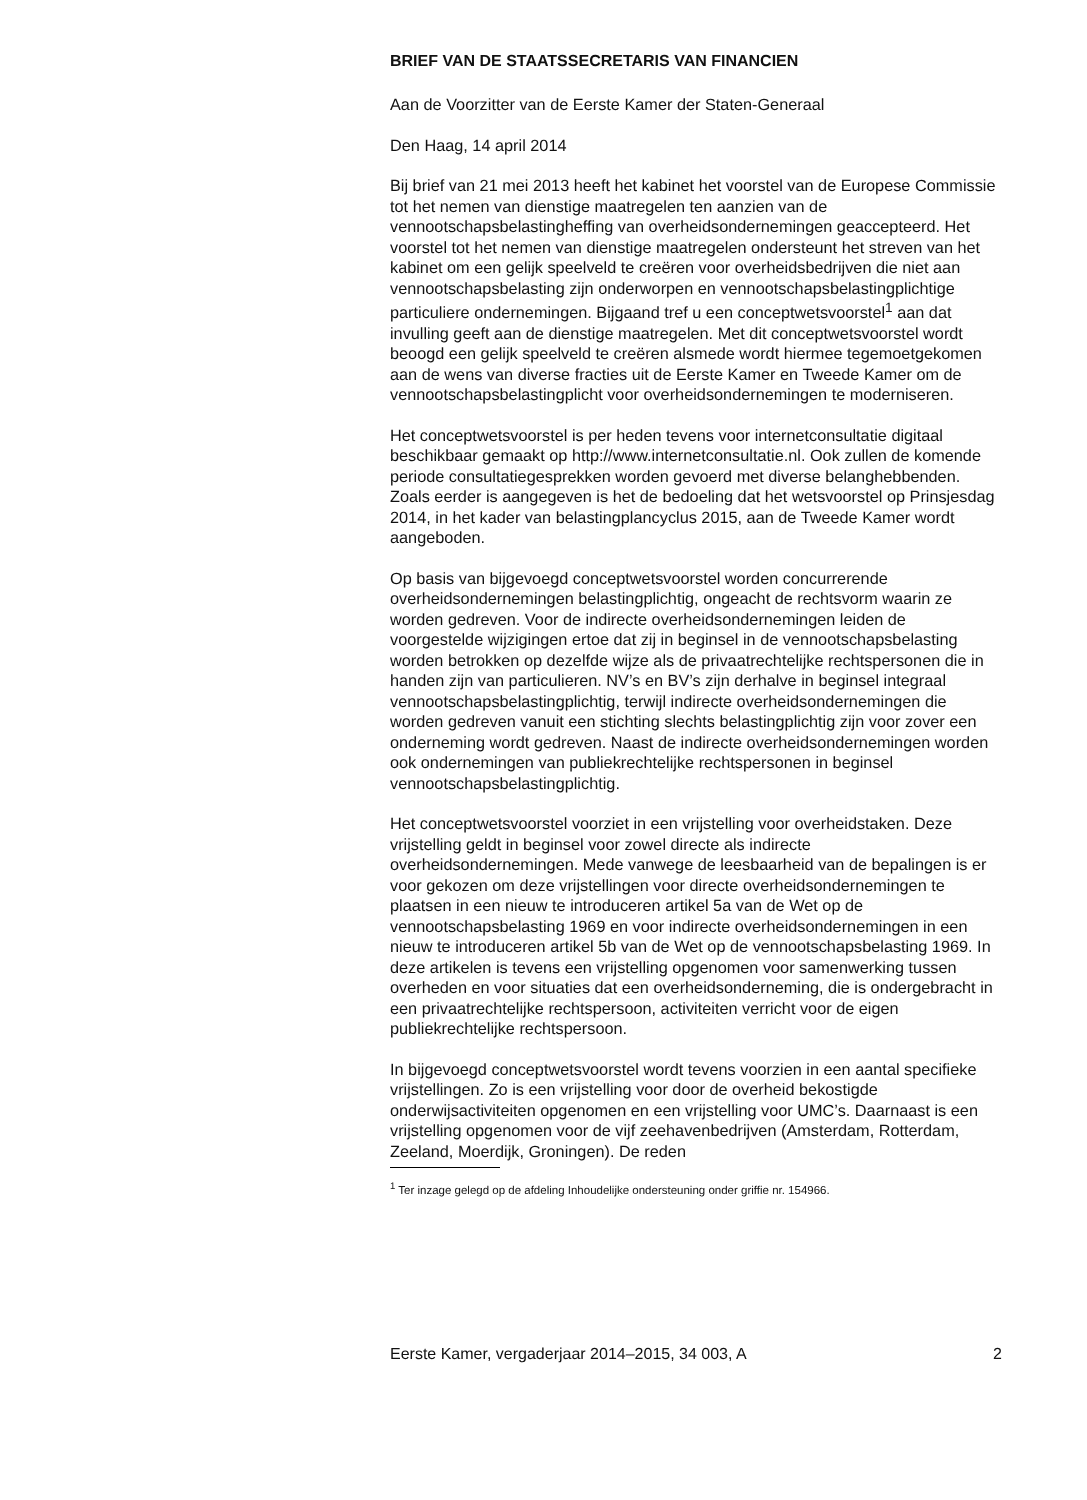BRIEF VAN DE STAATSSECRETARIS VAN FINANCIEN
Aan de Voorzitter van de Eerste Kamer der Staten-Generaal
Den Haag, 14 april 2014
Bij brief van 21 mei 2013 heeft het kabinet het voorstel van de Europese Commissie tot het nemen van dienstige maatregelen ten aanzien van de vennootschapsbelastingheffing van overheidsondernemingen geaccepteerd. Het voorstel tot het nemen van dienstige maatregelen ondersteunt het streven van het kabinet om een gelijk speelveld te creëren voor overheidsbedrijven die niet aan vennootschapsbelasting zijn onderworpen en vennootschapsbelastingplichtige particuliere ondernemingen. Bijgaand tref u een conceptwetsvoorstel<sup>1</sup> aan dat invulling geeft aan de dienstige maatregelen. Met dit conceptwetsvoorstel wordt beoogd een gelijk speelveld te creëren alsmede wordt hiermee tegemoetgekomen aan de wens van diverse fracties uit de Eerste Kamer en Tweede Kamer om de vennootschapsbelastingplicht voor overheidsondernemingen te moderniseren.
Het conceptwetsvoorstel is per heden tevens voor internetconsultatie digitaal beschikbaar gemaakt op http://www.internetconsultatie.nl. Ook zullen de komende periode consultatiegesprekken worden gevoerd met diverse belanghebbenden. Zoals eerder is aangegeven is het de bedoeling dat het wetsvoorstel op Prinsjesdag 2014, in het kader van belastingplancyclus 2015, aan de Tweede Kamer wordt aangeboden.
Op basis van bijgevoegd conceptwetsvoorstel worden concurrerende overheidsondernemingen belastingplichtig, ongeacht de rechtsvorm waarin ze worden gedreven. Voor de indirecte overheidsondernemingen leiden de voorgestelde wijzigingen ertoe dat zij in beginsel in de vennootschapsbelasting worden betrokken op dezelfde wijze als de privaatrechtelijke rechtspersonen die in handen zijn van particulieren. NV’s en BV’s zijn derhalve in beginsel integraal vennootschapsbelastingplichtig, terwijl indirecte overheidsondernemingen die worden gedreven vanuit een stichting slechts belastingplichtig zijn voor zover een onderneming wordt gedreven. Naast de indirecte overheidsondernemingen worden ook ondernemingen van publiekrechtelijke rechtspersonen in beginsel vennootschapsbelastingplichtig.
Het conceptwetsvoorstel voorziet in een vrijstelling voor overheidstaken. Deze vrijstelling geldt in beginsel voor zowel directe als indirecte overheidsondernemingen. Mede vanwege de leesbaarheid van de bepalingen is er voor gekozen om deze vrijstellingen voor directe overheidsondernemingen te plaatsen in een nieuw te introduceren artikel 5a van de Wet op de vennootschapsbelasting 1969 en voor indirecte overheidsondernemingen in een nieuw te introduceren artikel 5b van de Wet op de vennootschapsbelasting 1969. In deze artikelen is tevens een vrijstelling opgenomen voor samenwerking tussen overheden en voor situaties dat een overheidsonderneming, die is ondergebracht in een privaatrechtelijke rechtspersoon, activiteiten verricht voor de eigen publiekrechtelijke rechtspersoon.
In bijgevoegd conceptwetsvoorstel wordt tevens voorzien in een aantal specifieke vrijstellingen. Zo is een vrijstelling voor door de overheid bekostigde onderwijsactiviteiten opgenomen en een vrijstelling voor UMC’s. Daarnaast is een vrijstelling opgenomen voor de vijf zeehavenbedrijven (Amsterdam, Rotterdam, Zeeland, Moerdijk, Groningen). De reden
<sup>1</sup> Ter inzage gelegd op de afdeling Inhoudelijke ondersteuning onder griffie nr. 154966.
Eerste Kamer, vergaderjaar 2014–2015, 34 003, A 2